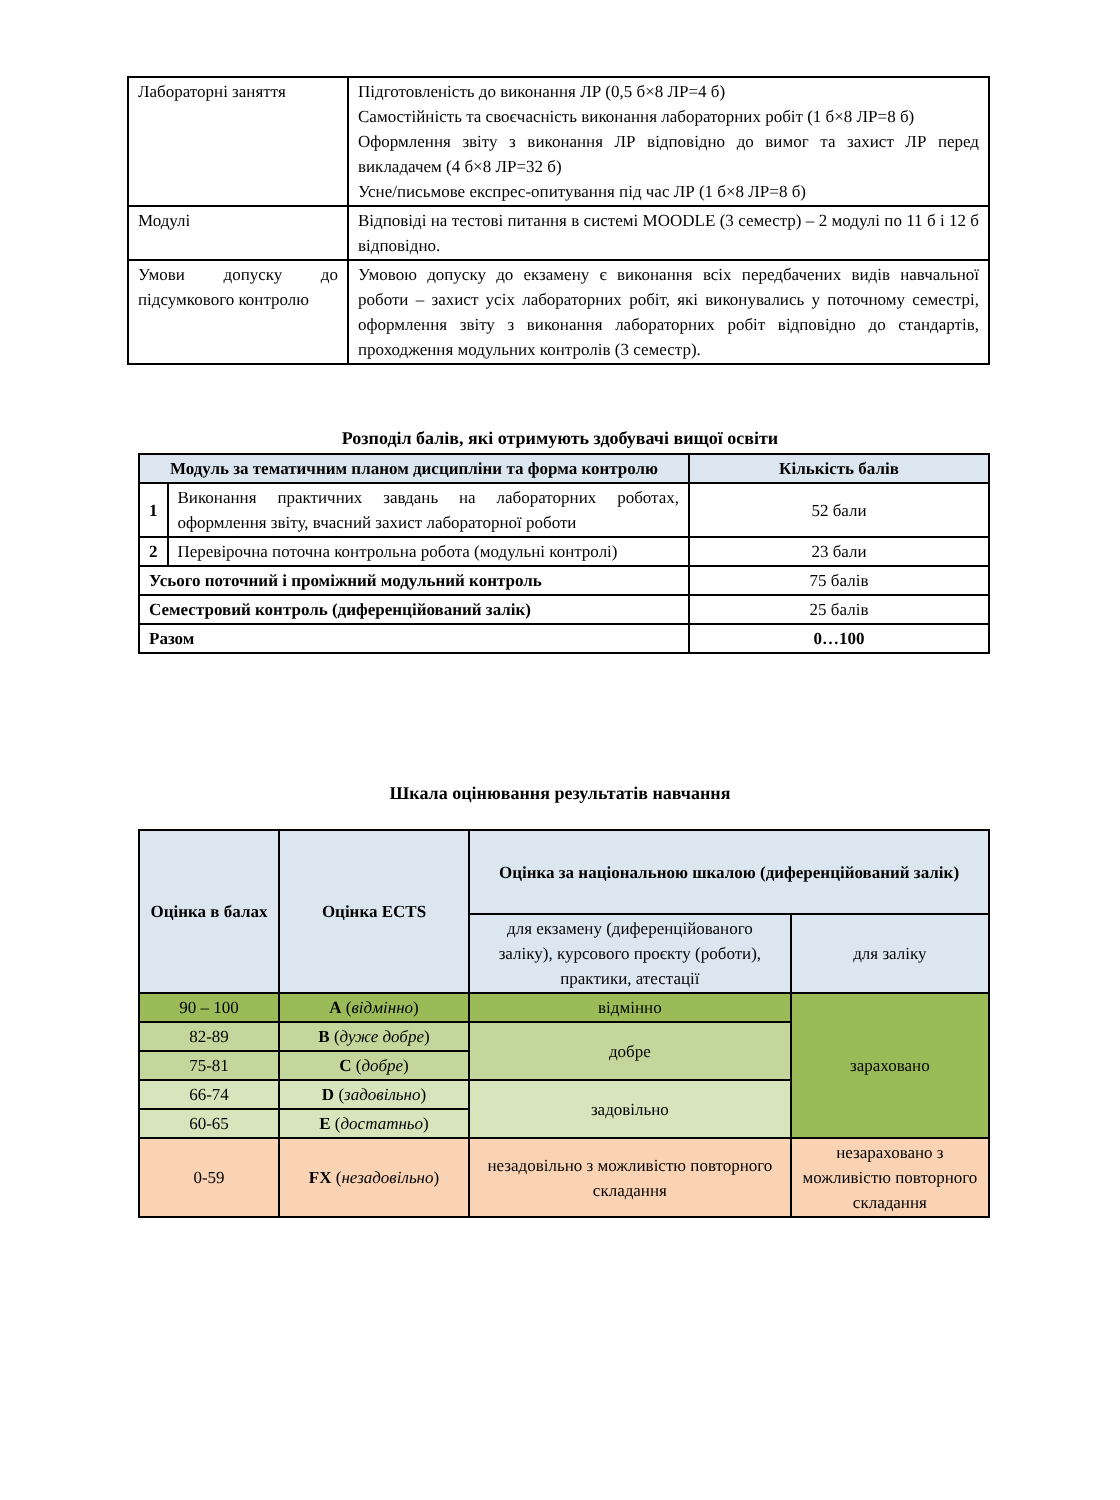| Лабораторні заняття | Підготовленість до виконання ЛР (0,5 б×8 ЛР=4 б) Самостійність та своєчасність виконання лабораторних робіт (1 б×8 ЛР=8 б) Оформлення звіту з виконання ЛР відповідно до вимог та захист ЛР перед викладачем (4 б×8 ЛР=32 б) Усне/письмове експрес-опитування під час ЛР (1 б×8 ЛР=8 б) |
| Модулі | Відповіді на тестові питання в системі MOODLE (3 семестр) – 2 модулі по 11 б і 12 б відповідно. |
| Умови допуску до підсумкового контролю | Умовою допуску до екзамену є виконання всіх передбачених видів навчальної роботи – захист усіх лабораторних робіт, які виконувались у поточному семестрі, оформлення звіту з виконання лабораторних робіт відповідно до стандартів, проходження модульних контролів (3 семестр). |
Розподіл балів, які отримують здобувачі вищої освіти
| Модуль за тематичним планом дисципліни та форма контролю | | Кількість балів |
| --- | --- | --- |
| 1 | Виконання практичних завдань на лабораторних роботах, оформлення звіту, вчасний захист лабораторної роботи | 52 бали |
| 2 | Перевірочна поточна контрольна робота (модульні контролі) | 23 бали |
| Усього поточний і проміжний модульний контроль | | 75 балів |
| Семестровий контроль (диференційований залік) | | 25 балів |
| Разом | | 0…100 |
Шкала оцінювання результатів навчання
| Оцінка в балах | Оцінка ECTS | Оцінка за національною шкалою (диференційований залік) | |
| --- | --- | --- | --- |
| | | для екзамену (диференційованого заліку), курсового проєкту (роботи), практики, атестації | для заліку |
| 90 – 100 | A ( відмінно ) | відмінно | зараховано |
| 82-89 | B ( дуже добре ) | добре | |
| 75-81 | C ( добре ) | | |
| 66-74 | D ( задовільно ) | задовільно | |
| 60-65 | E ( достатньо ) | | |
| 0-59 | FX ( незадовільно ) | незадовільно з можливістю повторного складання | незараховано з можливістю повторного складання |